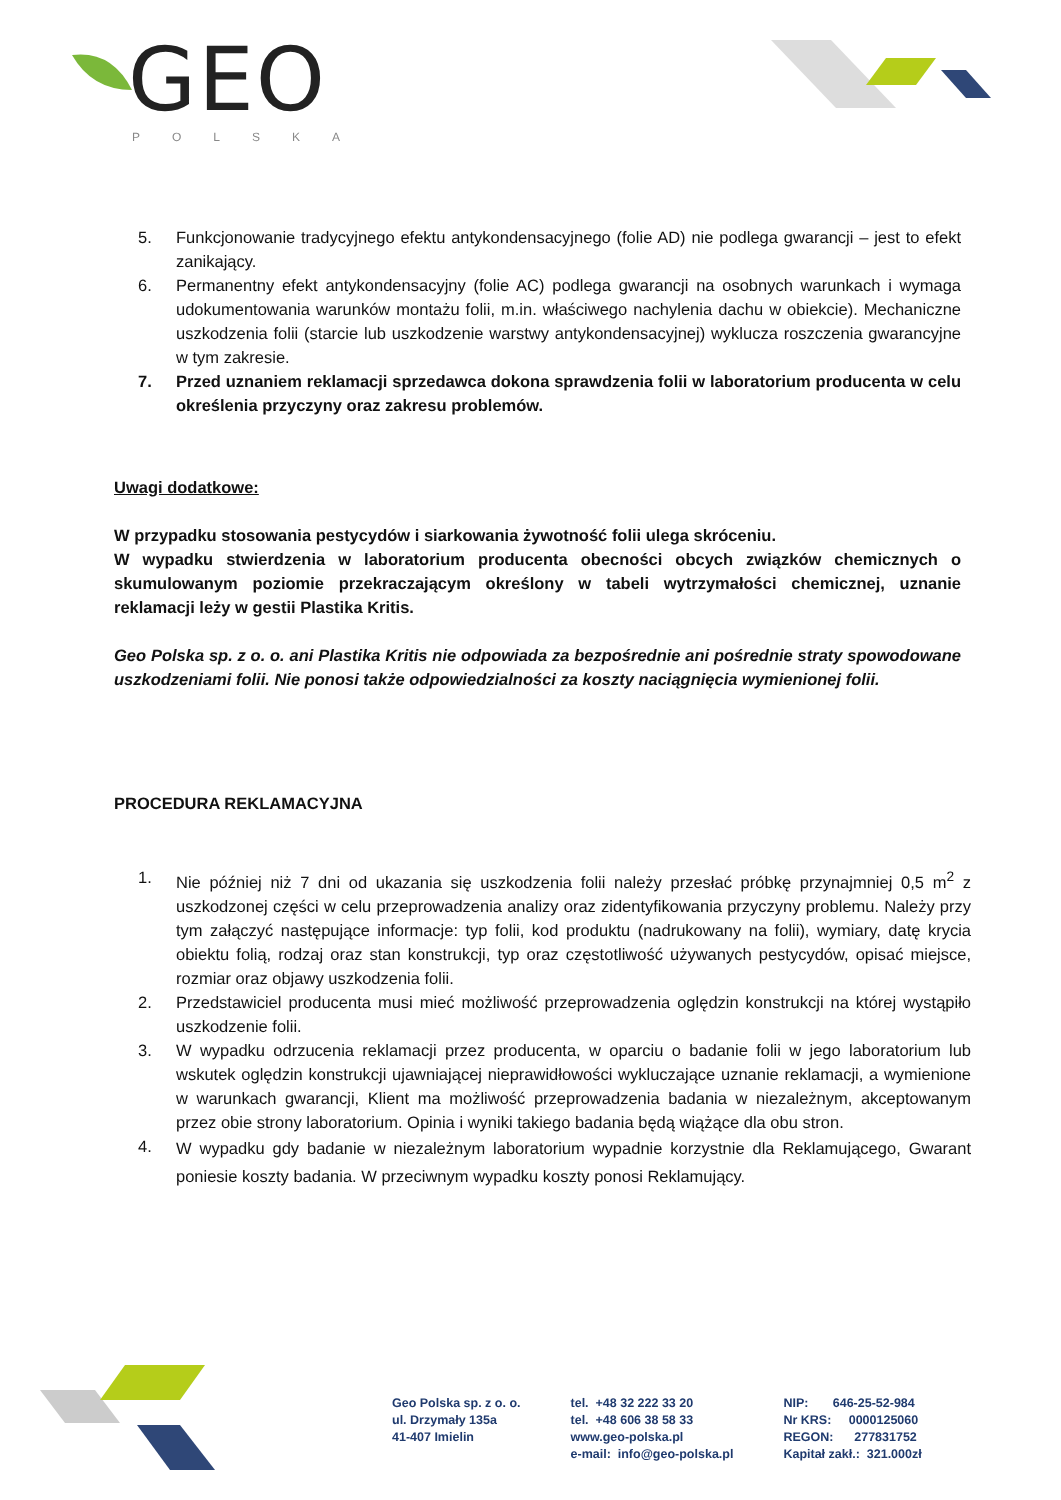GEO
POLSKA
5. Funkcjonowanie tradycyjnego efektu antykondensacyjnego (folie AD) nie podlega gwarancji – jest to efekt zanikający.
6. Permanentny efekt antykondensacyjny (folie AC) podlega gwarancji na osobnych warunkach i wymaga udokumentowania warunków montażu folii, m.in. właściwego nachylenia dachu w obiekcie). Mechaniczne uszkodzenia folii (starcie lub uszkodzenie warstwy antykondensacyjnej) wyklucza roszczenia gwarancyjne w tym zakresie.
7. Przed uznaniem reklamacji sprzedawca dokona sprawdzenia folii w laboratorium producenta w celu określenia przyczyny oraz zakresu problemów.
Uwagi dodatkowe:
W przypadku stosowania pestycydów i siarkowania żywotność folii ulega skróceniu.
W wypadku stwierdzenia w laboratorium producenta obecności obcych związków chemicznych o skumulowanym poziomie przekraczającym określony w tabeli wytrzymałości chemicznej, uznanie reklamacji leży w gestii Plastika Kritis.
Geo Polska sp. z o. o. ani Plastika Kritis nie odpowiada za bezpośrednie ani pośrednie straty spowodowane uszkodzeniami folii. Nie ponosi także odpowiedzialności za koszty naciągnięcia wymienionej folii.
PROCEDURA REKLAMACYJNA
1. Nie później niż 7 dni od ukazania się uszkodzenia folii należy przesłać próbkę przynajmniej 0,5 m<sup>2</sup> z uszkodzonej części w celu przeprowadzenia analizy oraz zidentyfikowania przyczyny problemu. Należy przy tym załączyć następujące informacje: typ folii, kod produktu (nadrukowany na folii), wymiary, datę krycia obiektu folią, rodzaj oraz stan konstrukcji, typ oraz częstotliwość używanych pestycydów, opisać miejsce, rozmiar oraz objawy uszkodzenia folii.
2. Przedstawiciel producenta musi mieć możliwość przeprowadzenia oględzin konstrukcji na której wystąpiło uszkodzenie folii.
3. W wypadku odrzucenia reklamacji przez producenta, w oparciu o badanie folii w jego laboratorium lub wskutek oględzin konstrukcji ujawniającej nieprawidłowości wykluczające uznanie reklamacji, a wymienione w warunkach gwarancji, Klient ma możliwość przeprowadzenia badania w niezależnym, akceptowanym przez obie strony laboratorium. Opinia i wyniki takiego badania będą wiążące dla obu stron.
4. W wypadku gdy badanie w niezależnym laboratorium wypadnie korzystnie dla Reklamującego, Gwarant poniesie koszty badania. W przeciwnym wypadku koszty ponosi Reklamujący.
Geo Polska sp. z o. o.
ul. Drzymały 135a
41-407 Imielin
tel. +48 32 222 33 20
tel. +48 606 38 58 33
www.geo-polska.pl
e-mail: info@geo-polska.pl
NIP: 646-25-52-984
Nr KRS: 0000125060
REGON: 277831752
Kapitał zakł.: 321.000zł